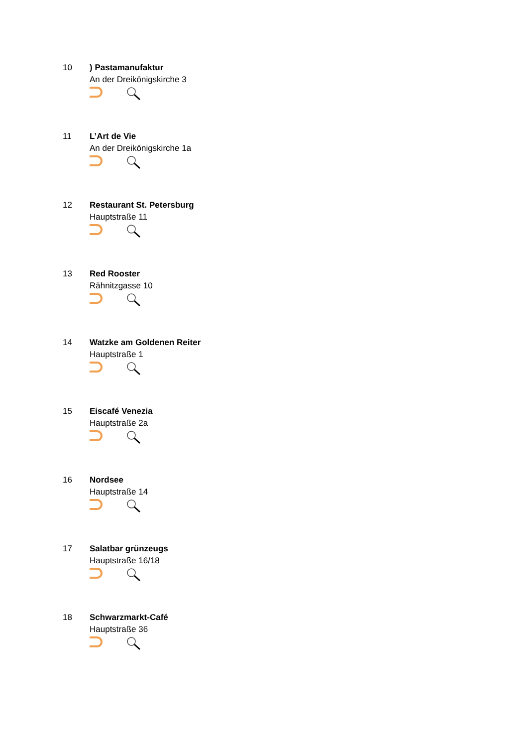10 ) Pastamanufaktur
An der Dreikönigskirche 3
11 L’Art de Vie
An der Dreikönigskirche 1a
12 Restaurant St. Petersburg
Hauptstraße 11
13 Red Rooster
Rähnitzgasse 10
14 Watzke am Goldenen Reiter
Hauptstraße 1
15 Eiscafé Venezia
Hauptstraße 2a
16 Nordsee
Hauptstraße 14
17 Salatbar grünzeugs
Hauptstraße 16/18
18 Schwarzmarkt-Café
Hauptstraße 36